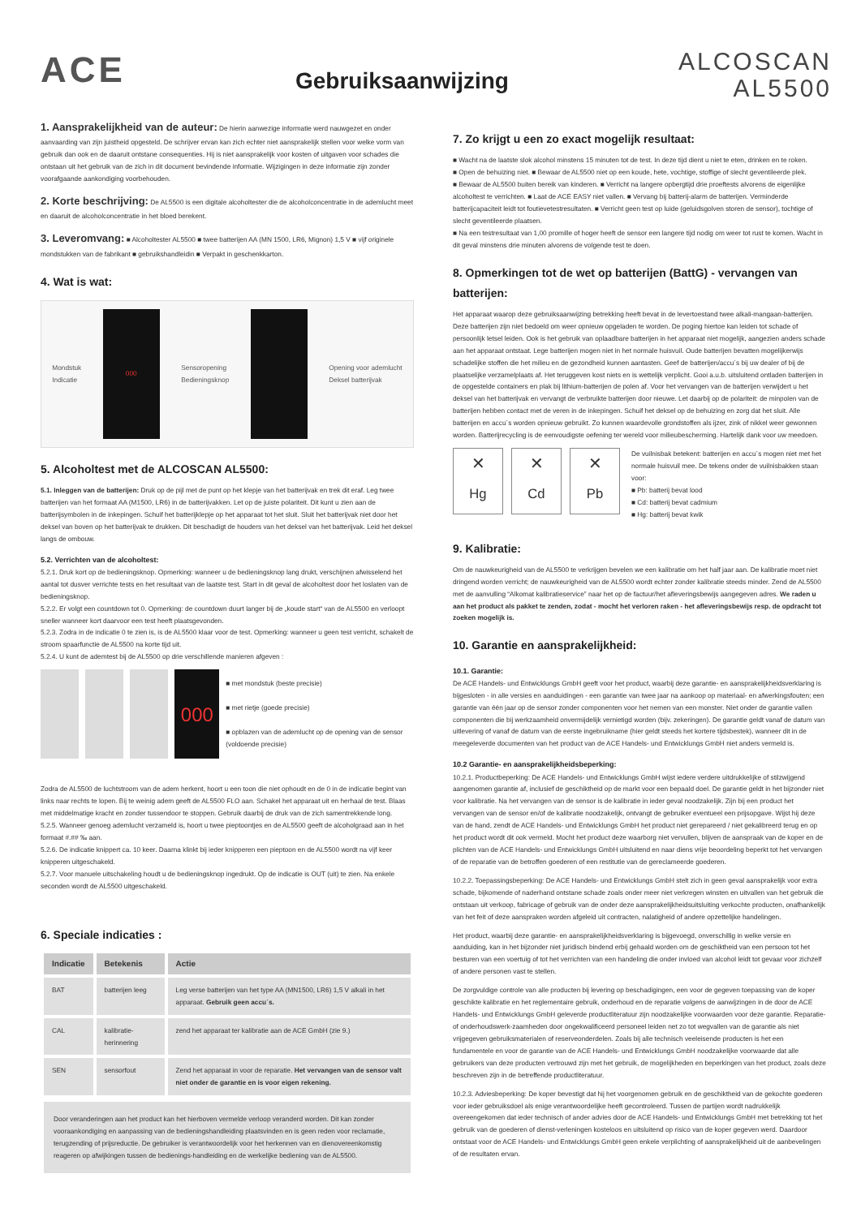ACE
Gebruiksaanwijzing
ALCOSCAN
AL5500
1. Aansprakelijkheid van de auteur: De hierin aanwezige informatie werd nauwgezet en onder aanvaarding van zijn juistheid opgesteld. De schrijver ervan kan zich echter niet aansprakelijk stellen voor welke vorm van gebruik dan ook en de daaruit ontstane consequenties. Hij is niet aansprakelijk voor kosten of uitgaven voor schades die ontstaan uit het gebruik van de zich in dit document bevindende informatie. Wijzigingen in deze informatie zijn zonder voorafgaande aankondiging voorbehouden.
2. Korte beschrijving: De AL5500 is een digitale alcoholtester die de alcoholconcentratie in de ademlucht meet en daaruit de alcoholconcentratie in het bloed berekent.
3. Leveromvang: ■ Alcoholtester AL5500 ■ twee batterijen AA (MN 1500, LR6, Mignon) 1,5 V ■ vijf originele mondstukken van de fabrikant ■ gebruikshandleidin ■ Verpakt in geschenkkarton.
4. Wat is wat:
Mondstuk
Indicatie
000
Sensoropening
Bedieningsknop
Opening voor ademlucht
Deksel batterijvak
5. Alcoholtest met de ALCOSCAN AL5500:
5.1. Inleggen van de batterijen: Druk op de pijl met de punt op het klepje van het batterijvak en trek dit eraf. Leg twee batterijen van het formaat AA (M1500, LR6) in de batterijvakken. Let op de juiste polariteit. Dit kunt u zien aan de batterijsymbolen in de inkepingen. Schuif het batterijklepje op het apparaat tot het sluit. Sluit het batterijvak niet door het deksel van boven op het batterijvak te drukken. Dit beschadigt de houders van het deksel van het batterijvak. Leid het deksel langs de ombouw.
5.2. Verrichten van de alcoholtest:
5.2.1. Druk kort op de bedieningsknop. Opmerking: wanneer u de bedieningsknop lang drukt, verschijnen afwisselend het aantal tot dusver verrichte tests en het resultaat van de laatste test. Start in dit geval de alcoholtest door het loslaten van de bedieningsknop.
5.2.2. Er volgt een countdown tot 0. Opmerking: de countdown duurt langer bij de „koude start“ van de AL5500 en verloopt sneller wanneer kort daarvoor een test heeft plaatsgevonden.
5.2.3. Zodra in de indicatie 0 te zien is, is de AL5500 klaar voor de test. Opmerking: wanneer u geen test verricht, schakelt de stroom spaarfunctie de AL5500 na korte tijd uit.
5.2.4. U kunt de ademtest bij de AL5500 op drie verschillende manieren afgeven :
000
■ met mondstuk (beste precisie)
■ met rietje (goede precisie)
■ opblazen van de ademlucht op de opening van de sensor (voldoende precisie)
Zodra de AL5500 de luchtstroom van de adem herkent, hoort u een toon die niet ophoudt en de 0 in de indicatie begint van links naar rechts te lopen. Bij te weinig adem geeft de AL5500 FLO aan. Schakel het apparaat uit en herhaal de test. Blaas met middelmatige kracht en zonder tussendoor te stoppen. Gebruik daarbij de druk van de zich samentrekkende long.
5.2.5. Wanneer genoeg ademlucht verzameld is, hoort u twee pieptoontjes en de AL5500 geeft de alcoholgraad aan in het formaat #.## ‰ aan.
5.2.6. De indicatie knippert ca. 10 keer. Daarna klinkt bij ieder knipperen een pieptoon en de AL5500 wordt na vijf keer knipperen uitgeschakeld.
5.2.7. Voor manuele uitschakeling houdt u de bedieningsknop ingedrukt. Op de indicatie is OUT (uit) te zien. Na enkele seconden wordt de AL5500 uitgeschakeld.
6. Speciale indicaties :
| Indicatie | Betekenis | Actie |
| --- | --- | --- |
| BAT | batterijen leeg | Leg verse batterijen van het type AA (MN1500, LR6) 1,5 V alkali in het apparaat. Gebruik geen accu´s. |
| CAL | kalibratie-herinnering | zend het apparaat ter kalibratie aan de ACE GmbH (zie 9.) |
| SEN | sensorfout | Zend het apparaat in voor de reparatie. Het vervangen van de sensor valt niet onder de garantie en is voor eigen rekening. |
Door veranderingen aan het product kan het hierboven vermelde verloop veranderd worden. Dit kan zonder vooraankondiging en aanpassing van de bedieningshandleiding plaatsvinden en is geen reden voor reclamatie, terugzending of prijsreductie. De gebruiker is verantwoordelijk voor het herkennen van en dienovereenkomstig reageren op afwijkingen tussen de bedienings-handleiding en de werkelijke bediening van de AL5500.
7. Zo krijgt u een zo exact mogelijk resultaat:
■ Wacht na de laatste slok alcohol minstens 15 minuten tot de test. In deze tijd dient u niet te eten, drinken en te roken.
■ Open de behuizing niet. ■ Bewaar de AL5500 niet op een koude, hete, vochtige, stoffige of slecht geventileerde plek.
■ Bewaar de AL5500 buiten bereik van kinderen. ■ Verricht na langere opbergtijd drie proeftests alvorens de eigenlijke alcoholtest te verrichten. ■ Laat de ACE EASY niet vallen. ■ Vervang bij batterij-alarm de batterijen. Verminderde batterijcapaciteit leidt tot foutievetestresultaten. ■ Verricht geen test op luide (geluidsgolven storen de sensor), tochtige of slecht geventileerde plaatsen.
■ Na een testresultaat van 1,00 promille of hoger heeft de sensor een langere tijd nodig om weer tot rust te komen. Wacht in dit geval minstens drie minuten alvorens de volgende test te doen.
8. Opmerkingen tot de wet op batterijen (BattG) - vervangen van batterijen:
Het apparaat waarop deze gebruiksaanwijzing betrekking heeft bevat in de levertoestand twee alkali-mangaan-batterijen. Deze batterijen zijn niet bedoeld om weer opnieuw opgeladen te worden. De poging hiertoe kan leiden tot schade of persoonlijk letsel leiden. Ook is het gebruik van oplaadbare batterijen in het apparaat niet mogelijk, aangezien anders schade aan het apparaat ontstaat. Lege batterijen mogen niet in het normale huisvuil. Oude batterijen bevatten mogelijkerwijs schadelijke stoffen die het milieu en de gezondheid kunnen aantasten. Geef de batterijen/accu´s bij uw dealer of bij de plaatselijke verzamelplaats af. Het teruggeven kost niets en is wettelijk verplicht. Gooi a.u.b. uitsluitend ontladen batterijen in de opgestelde containers en plak bij lithium-batterijen de polen af. Voor het vervangen van de batterijen verwijdert u het deksel van het batterijvak en vervangt de verbruikte batterijen door nieuwe. Let daarbij op de polariteit: de minpolen van de batterijen hebben contact met de veren in de inkepingen. Schuif het deksel op de behuizing en zorg dat het sluit. Alle batterijen en accu´s worden opnieuw gebruikt. Zo kunnen waardevolle grondstoffen als ijzer, zink of nikkel weer gewonnen worden. Batterijrecycling is de eenvoudigste oefening ter wereld voor milieubescherming. Hartelijk dank voor uw meedoen.
✕
Hg
✕
Cd
✕
Pb
De vuilnisbak betekent: batterijen en accu´s mogen niet met het normale huisvuil mee. De tekens onder de vuilnisbakken staan voor:
■ Pb: batterij bevat lood
■ Cd: batterij bevat cadmium
■ Hg: batterij bevat kwik
9. Kalibratie:
Om de nauwkeurigheid van de AL5500 te verkrijgen bevelen we een kalibratie om het half jaar aan. De kalibratie moet niet dringend worden verricht; de nauwkeurigheid van de AL5500 wordt echter zonder kalibratie steeds minder. Zend de AL5500 met de aanvulling “Alkomat kalibratieservice” naar het op de factuur/het afleveringsbewijs aangegeven adres. We raden u aan het product als pakket te zenden, zodat - mocht het verloren raken - het afleveringsbewijs resp. de opdracht tot zoeken mogelijk is.
10. Garantie en aansprakelijkheid:
10.1. Garantie:
De ACE Handels- und Entwicklungs GmbH geeft voor het product, waarbij deze garantie- en aansprakelijkheidsverklaring is bijgesloten - in alle versies en aanduidingen - een garantie van twee jaar na aankoop op materiaal- en afwerkingsfouten; een garantie van één jaar op de sensor zonder componenten voor het nemen van een monster. Niet onder de garantie vallen componenten die bij werkzaamheid onvermijdelijk vernietigd worden (bijv. zekeringen). De garantie geldt vanaf de datum van uitlevering of vanaf de datum van de eerste ingebruikname (hier geldt steeds het kortere tijdsbestek), wanneer dit in de meegeleverde documenten van het product van de ACE Handels- und Entwicklungs GmbH niet anders vermeld is.
10.2 Garantie- en aansprakelijkheidsbeperking:
10.2.1. Productbeperking: De ACE Handels- und Entwicklungs GmbH wijst iedere verdere uitdrukkelijke of stilzwijgend aangenomen garantie af, inclusief de geschiktheid op de markt voor een bepaald doel. De garantie geldt in het bijzonder niet voor kalibratie. Na het vervangen van de sensor is de kalibratie in ieder geval noodzakelijk. Zijn bij een product het vervangen van de sensor en/of de kalibratie noodzakelijk, ontvangt de gebruiker eventueel een prijsopgave. Wijst hij deze van de hand, zendt de ACE Handels- und Entwicklungs GmbH het product niet gerepareerd / niet gekalibreerd terug en op het product wordt dit ook vermeld. Mocht het product deze waarborg niet vervullen, blijven de aanspraak van de koper en de plichten van de ACE Handels- und Entwicklungs GmbH uitsluitend en naar diens vrije beoordeling beperkt tot het vervangen of de reparatie van de betroffen goederen of een restitutie van de gereclameerde goederen.
10.2.2. Toepassingsbeperking: De ACE Handels- und Entwicklungs GmbH stelt zich in geen geval aansprakelijk voor extra schade, bijkomende of naderhand ontstane schade zoals onder meer niet verkregen winsten en uitvallen van het gebruik die ontstaan uit verkoop, fabricage of gebruik van de onder deze aansprakelijkheidsuitsluiting verkochte producten, onafhankelijk van het feit of deze aanspraken worden afgeleid uit contracten, nalatigheid of andere opzettelijke handelingen.
Het product, waarbij deze garantie- en aansprakelijkheidsverklaring is bijgevoegd, onverschillig in welke versie en aanduiding, kan in het bijzonder niet juridisch bindend erbij gehaald worden om de geschiktheid van een persoon tot het besturen van een voertuig of tot het verrichten van een handeling die onder invloed van alcohol leidt tot gevaar voor zichzelf of andere personen vast te stellen.
De zorgvuldige controle van alle producten bij levering op beschadigingen, een voor de gegeven toepassing van de koper geschikte kalibratie en het reglementaire gebruik, onderhoud en de reparatie volgens de aanwijzingen in de door de ACE Handels- und Entwicklungs GmbH geleverde productliteratuur zijn noodzakelijke voorwaarden voor deze garantie. Reparatie- of onderhoudswerk-zaamheden door ongekwalificeerd personeel leiden net zo tot wegvallen van de garantie als niet vrijgegeven gebruiksmaterialen of reserveonderdelen. Zoals bij alle technisch veeleisende producten is het een fundamentele en voor de garantie van de ACE Handels- und Entwicklungs GmbH noodzakelijke voorwaarde dat alle gebruikers van deze producten vertrouwd zijn met het gebruik, de mogelijkheden en beperkingen van het product, zoals deze beschreven zijn in de betreffende productliteratuur.
10.2.3. Adviesbeperking: De koper bevestigt dat hij het voorgenomen gebruik en de geschiktheid van de gekochte goederen voor ieder gebruiksdoel als enige verantwoordelijke heeft gecontroleerd. Tussen de partijen wordt nadrukkelijk overeengekomen dat ieder technisch of ander advies door de ACE Handels- und Entwicklungs GmbH met betrekking tot het gebruik van de goederen of dienst-verleningen kosteloos en uitsluitend op risico van de koper gegeven werd. Daardoor ontstaat voor de ACE Handels- und Entwicklungs GmbH geen enkele verplichting of aansprakelijkheid uit de aanbevelingen of de resultaten ervan.